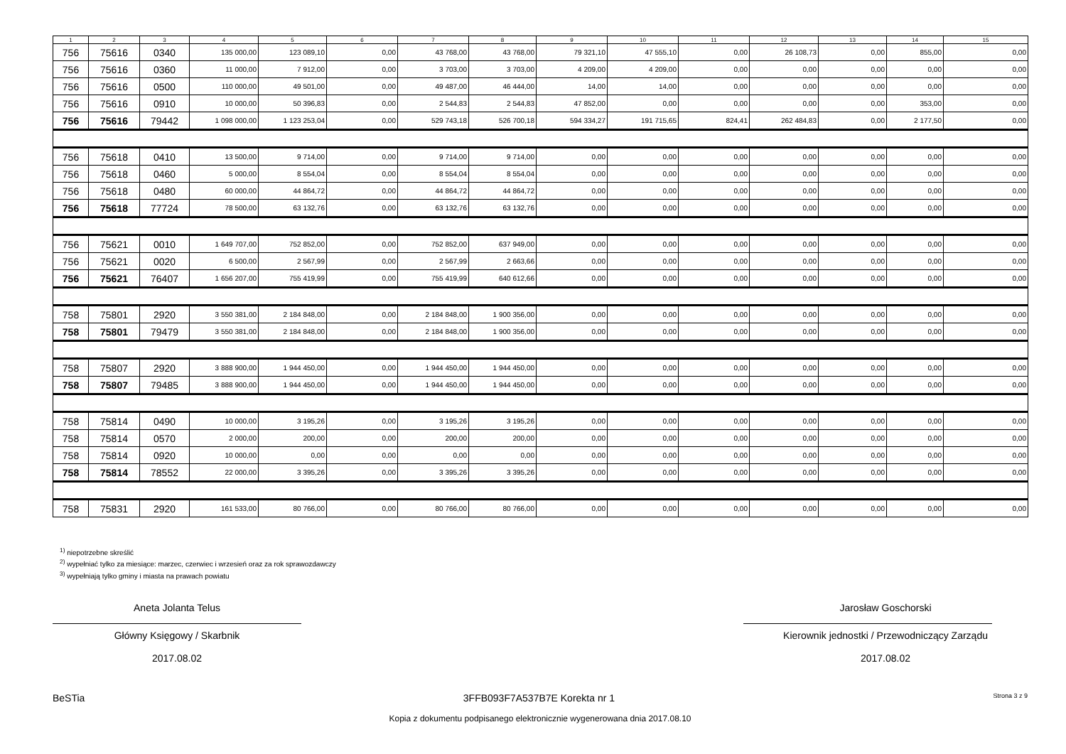| 1 | 2 | 3 | 4 | 5 | 6 | 7 | 8 | 9 | 10 | 11 | 12 | 13 | 14 | 15 |
| --- | --- | --- | --- | --- | --- | --- | --- | --- | --- | --- | --- | --- | --- | --- |
| 756 | 75616 | 0340 | 135 000,00 | 123 089,10 | 0,00 | 43 768,00 | 43 768,00 | 79 321,10 | 47 555,10 | 0,00 | 26 108,73 | 0,00 | 855,00 | 0,00 |
| 756 | 75616 | 0360 | 11 000,00 | 7 912,00 | 0,00 | 3 703,00 | 3 703,00 | 4 209,00 | 4 209,00 | 0,00 | 0,00 | 0,00 | 0,00 | 0,00 |
| 756 | 75616 | 0500 | 110 000,00 | 49 501,00 | 0,00 | 49 487,00 | 46 444,00 | 14,00 | 14,00 | 0,00 | 0,00 | 0,00 | 0,00 | 0,00 |
| 756 | 75616 | 0910 | 10 000,00 | 50 396,83 | 0,00 | 2 544,83 | 2 544,83 | 47 852,00 | 0,00 | 0,00 | 0,00 | 0,00 | 353,00 | 0,00 |
| 756 | 75616 | 79442 | 1 098 000,00 | 1 123 253,04 | 0,00 | 529 743,18 | 526 700,18 | 594 334,27 | 191 715,65 | 824,41 | 262 484,83 | 0,00 | 2 177,50 | 0,00 |
| 756 | 75618 | 0410 | 13 500,00 | 9 714,00 | 0,00 | 9 714,00 | 9 714,00 | 0,00 | 0,00 | 0,00 | 0,00 | 0,00 | 0,00 | 0,00 |
| 756 | 75618 | 0460 | 5 000,00 | 8 554,04 | 0,00 | 8 554,04 | 8 554,04 | 0,00 | 0,00 | 0,00 | 0,00 | 0,00 | 0,00 | 0,00 |
| 756 | 75618 | 0480 | 60 000,00 | 44 864,72 | 0,00 | 44 864,72 | 44 864,72 | 0,00 | 0,00 | 0,00 | 0,00 | 0,00 | 0,00 | 0,00 |
| 756 | 75618 | 77724 | 78 500,00 | 63 132,76 | 0,00 | 63 132,76 | 63 132,76 | 0,00 | 0,00 | 0,00 | 0,00 | 0,00 | 0,00 | 0,00 |
| 756 | 75621 | 0010 | 1 649 707,00 | 752 852,00 | 0,00 | 752 852,00 | 637 949,00 | 0,00 | 0,00 | 0,00 | 0,00 | 0,00 | 0,00 | 0,00 |
| 756 | 75621 | 0020 | 6 500,00 | 2 567,99 | 0,00 | 2 567,99 | 2 663,66 | 0,00 | 0,00 | 0,00 | 0,00 | 0,00 | 0,00 | 0,00 |
| 756 | 75621 | 76407 | 1 656 207,00 | 755 419,99 | 0,00 | 755 419,99 | 640 612,66 | 0,00 | 0,00 | 0,00 | 0,00 | 0,00 | 0,00 | 0,00 |
| 758 | 75801 | 2920 | 3 550 381,00 | 2 184 848,00 | 0,00 | 2 184 848,00 | 1 900 356,00 | 0,00 | 0,00 | 0,00 | 0,00 | 0,00 | 0,00 | 0,00 |
| 758 | 75801 | 79479 | 3 550 381,00 | 2 184 848,00 | 0,00 | 2 184 848,00 | 1 900 356,00 | 0,00 | 0,00 | 0,00 | 0,00 | 0,00 | 0,00 | 0,00 |
| 758 | 75807 | 2920 | 3 888 900,00 | 1 944 450,00 | 0,00 | 1 944 450,00 | 1 944 450,00 | 0,00 | 0,00 | 0,00 | 0,00 | 0,00 | 0,00 | 0,00 |
| 758 | 75807 | 79485 | 3 888 900,00 | 1 944 450,00 | 0,00 | 1 944 450,00 | 1 944 450,00 | 0,00 | 0,00 | 0,00 | 0,00 | 0,00 | 0,00 | 0,00 |
| 758 | 75814 | 0490 | 10 000,00 | 3 195,26 | 0,00 | 3 195,26 | 3 195,26 | 0,00 | 0,00 | 0,00 | 0,00 | 0,00 | 0,00 | 0,00 |
| 758 | 75814 | 0570 | 2 000,00 | 200,00 | 0,00 | 200,00 | 200,00 | 0,00 | 0,00 | 0,00 | 0,00 | 0,00 | 0,00 | 0,00 |
| 758 | 75814 | 0920 | 10 000,00 | 0,00 | 0,00 | 0,00 | 0,00 | 0,00 | 0,00 | 0,00 | 0,00 | 0,00 | 0,00 | 0,00 |
| 758 | 75814 | 78552 | 22 000,00 | 3 395,26 | 0,00 | 3 395,26 | 3 395,26 | 0,00 | 0,00 | 0,00 | 0,00 | 0,00 | 0,00 | 0,00 |
| 758 | 75831 | 2920 | 161 533,00 | 80 766,00 | 0,00 | 80 766,00 | 80 766,00 | 0,00 | 0,00 | 0,00 | 0,00 | 0,00 | 0,00 | 0,00 |
<sup>1)</sup> niepotrzebne skreślić
<sup>2)</sup> wypełniać tylko za miesiące: marzec, czerwiec i wrzesień oraz za rok sprawozdawczy
<sup>3)</sup> wypełniają tylko gminy i miasta na prawach powiatu
Aneta Jolanta Telus
Główny Księgowy / Skarbnik
2017.08.02
Jarosław Goschorski
Kierownik jednostki / Przewodniczący Zarządu
2017.08.02
BeSTia 3FFB093F7A537B7E Korekta nr 1 Strona 3 z 9
Kopia z dokumentu podpisanego elektronicznie wygenerowana dnia 2017.08.10